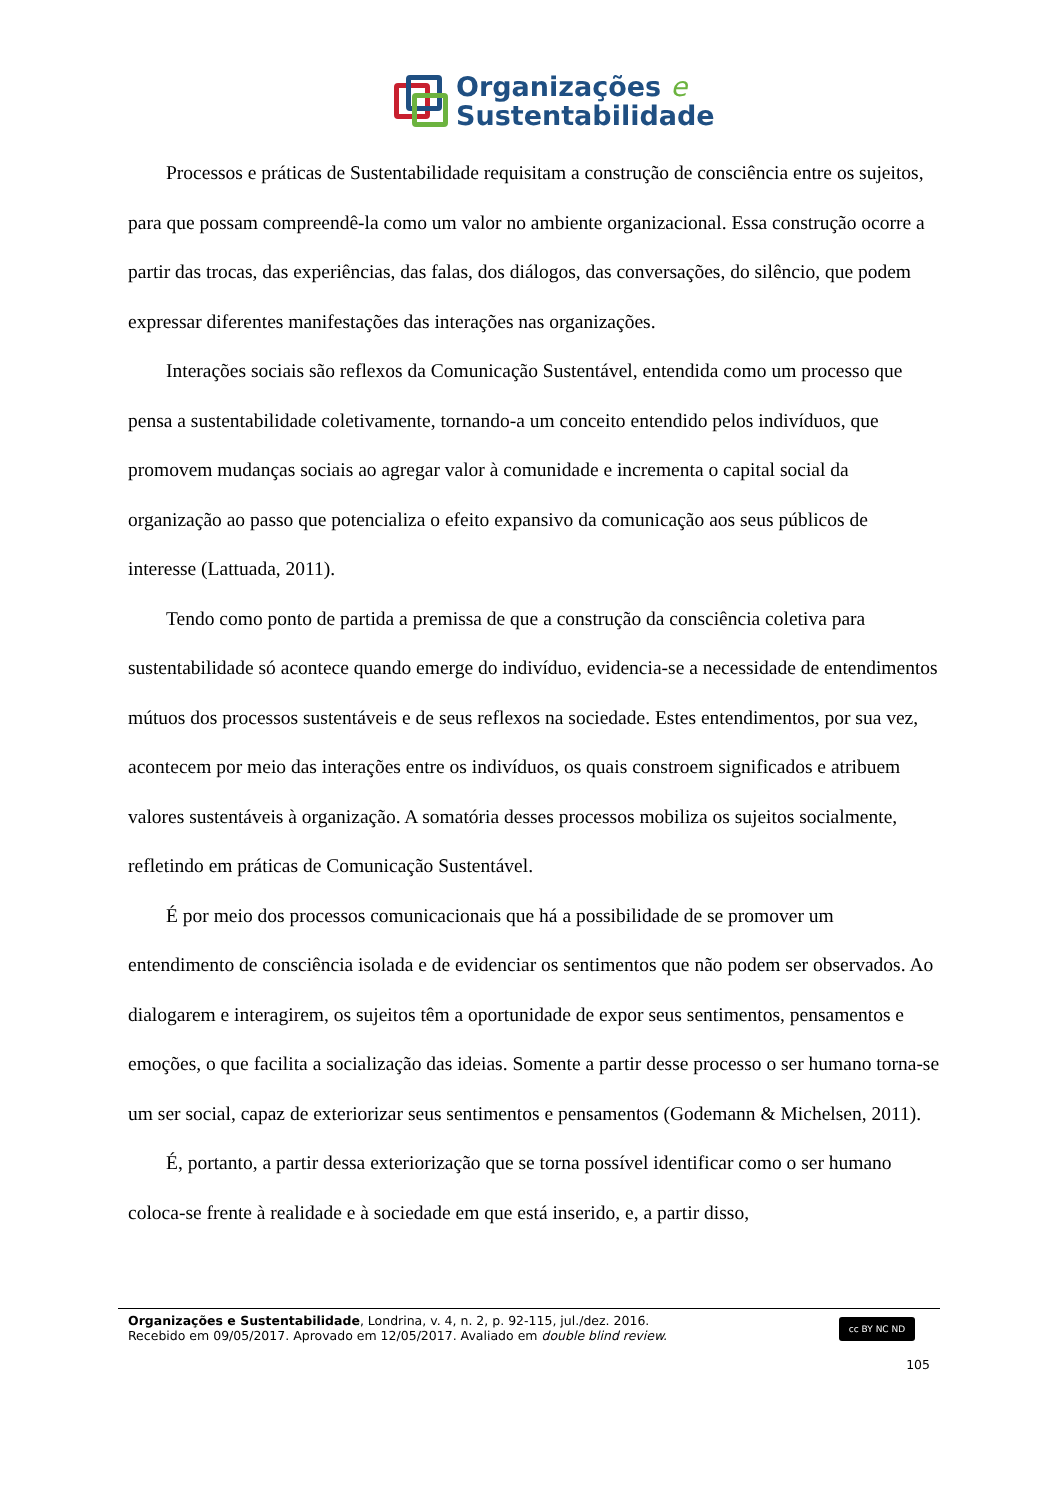Organizações e
Sustentabilidade
Processos e práticas de Sustentabilidade requisitam a construção de consciência entre os sujeitos, para que possam compreendê-la como um valor no ambiente organizacional. Essa construção ocorre a partir das trocas, das experiências, das falas, dos diálogos, das conversações, do silêncio, que podem expressar diferentes manifestações das interações nas organizações.
Interações sociais são reflexos da Comunicação Sustentável, entendida como um processo que pensa a sustentabilidade coletivamente, tornando-a um conceito entendido pelos indivíduos, que promovem mudanças sociais ao agregar valor à comunidade e incrementa o capital social da organização ao passo que potencializa o efeito expansivo da comunicação aos seus públicos de interesse (Lattuada, 2011).
Tendo como ponto de partida a premissa de que a construção da consciência coletiva para sustentabilidade só acontece quando emerge do indivíduo, evidencia-se a necessidade de entendimentos mútuos dos processos sustentáveis e de seus reflexos na sociedade. Estes entendimentos, por sua vez, acontecem por meio das interações entre os indivíduos, os quais constroem significados e atribuem valores sustentáveis à organização. A somatória desses processos mobiliza os sujeitos socialmente, refletindo em práticas de Comunicação Sustentável.
É por meio dos processos comunicacionais que há a possibilidade de se promover um entendimento de consciência isolada e de evidenciar os sentimentos que não podem ser observados. Ao dialogarem e interagirem, os sujeitos têm a oportunidade de expor seus sentimentos, pensamentos e emoções, o que facilita a socialização das ideias. Somente a partir desse processo o ser humano torna-se um ser social, capaz de exteriorizar seus sentimentos e pensamentos (Godemann & Michelsen, 2011).
É, portanto, a partir dessa exteriorização que se torna possível identificar como o ser humano coloca-se frente à realidade e à sociedade em que está inserido, e, a partir disso,
Organizações e Sustentabilidade, Londrina, v. 4, n. 2, p. 92-115, jul./dez. 2016.
Recebido em 09/05/2017. Aprovado em 12/05/2017. Avaliado em double blind review.
cc BY NC ND
105